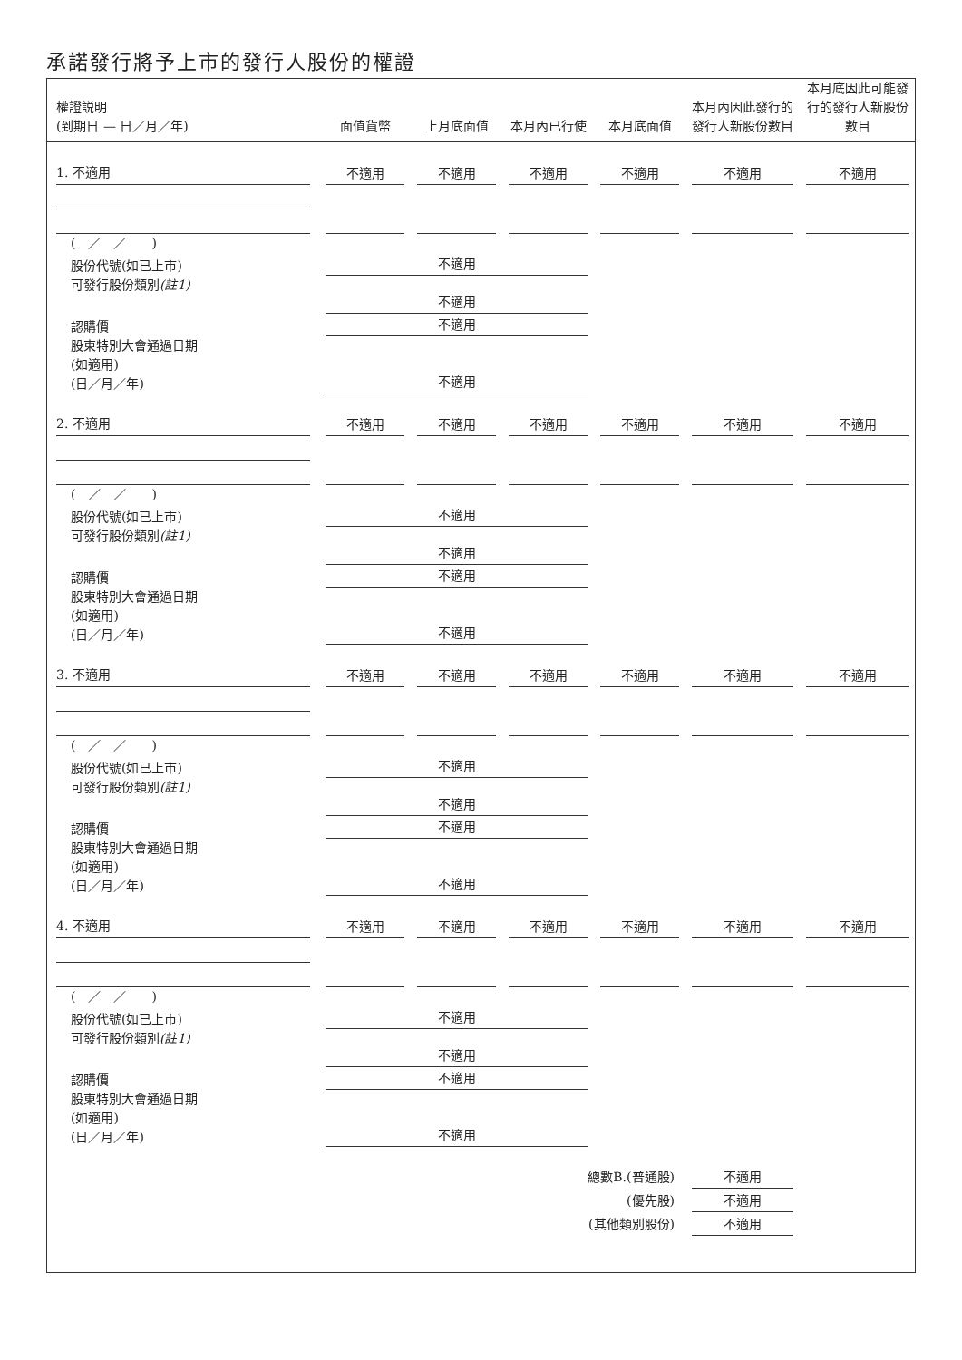承諾發行將予上市的發行人股份的權證
| 權證説明 (到期日 — 日／月／年) | 面值貨幣 | 上月底面值 | 本月內已行使 | 本月底面值 | 本月內因此發行的 發行人新股份數目 | 本月底因此可能發 行的發行人新股份 數目 |
| --- | --- | --- | --- | --- | --- | --- |
| 1. 不適用 | 不適用 | 不適用 | 不適用 | 不適用 | 不適用 | 不適用 |
| ( ／ ／ ) | | | | | | |
| 股份代號(如已上市) | 不適用 | | | | | |
| 可發行股份類別 (註1) | 不適用 | | | | | |
| 認購價 | 不適用 | | | | | |
| 股東特別大會通過日期 (如適用) (日／月／年) | 不適用 | | | | | |
| 2. 不適用 | 不適用 | 不適用 | 不適用 | 不適用 | 不適用 | 不適用 |
| ( ／ ／ ) | | | | | | |
| 股份代號(如已上市) | 不適用 | | | | | |
| 可發行股份類別 (註1) | 不適用 | | | | | |
| 認購價 | 不適用 | | | | | |
| 股東特別大會通過日期 (如適用) (日／月／年) | 不適用 | | | | | |
| 3. 不適用 | 不適用 | 不適用 | 不適用 | 不適用 | 不適用 | 不適用 |
| ( ／ ／ ) | | | | | | |
| 股份代號(如已上市) | 不適用 | | | | | |
| 可發行股份類別 (註1) | 不適用 | | | | | |
| 認購價 | 不適用 | | | | | |
| 股東特別大會通過日期 (如適用) (日／月／年) | 不適用 | | | | | |
| 4. 不適用 | 不適用 | 不適用 | 不適用 | 不適用 | 不適用 | 不適用 |
| ( ／ ／ ) | | | | | | |
| 股份代號(如已上市) | 不適用 | | | | | |
| 可發行股份類別 (註1) | 不適用 | | | | | |
| 認購價 | 不適用 | | | | | |
| 股東特別大會通過日期 (如適用) (日／月／年) | 不適用 | | | | | |
| 總數B.(普通股) | | | | | 不適用 | |
| (優先股) | | | | | 不適用 | |
| (其他類別股份) | | | | | 不適用 | |